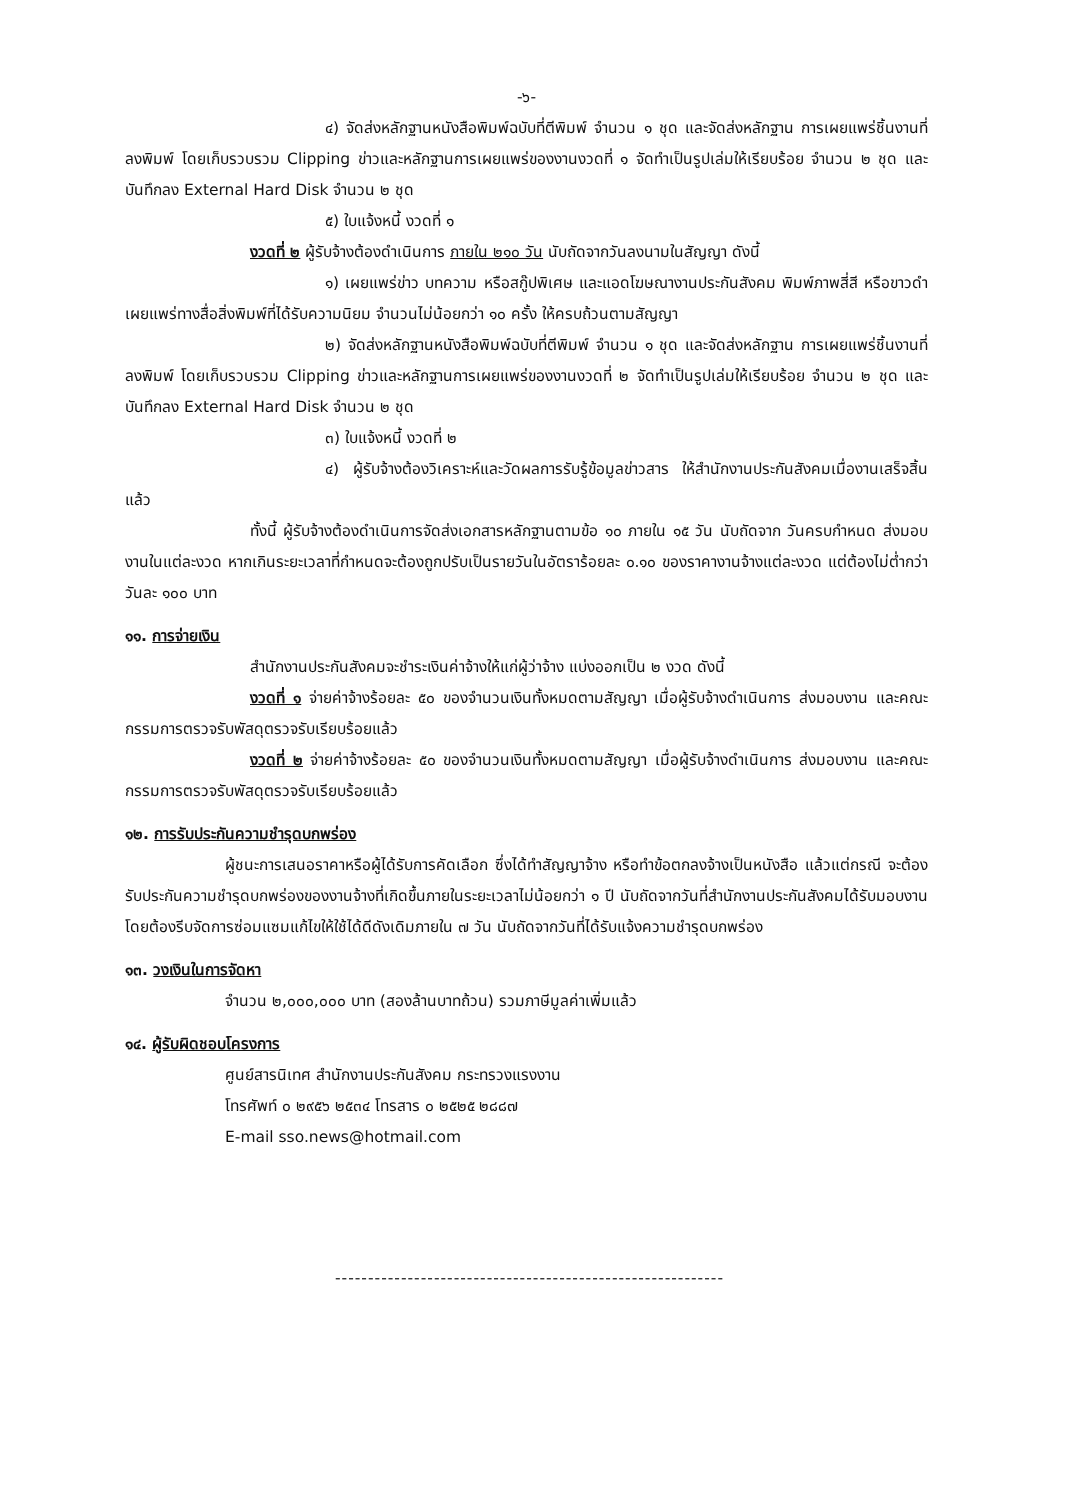-๖-
๔) จัดส่งหลักฐานหนังสือพิมพ์ฉบับที่ตีพิมพ์ จำนวน ๑ ชุด และจัดส่งหลักฐาน การเผยแพร่ชิ้นงานที่ลงพิมพ์ โดยเก็บรวบรวม Clipping ข่าวและหลักฐานการเผยแพร่ของงานงวดที่ ๑ จัดทำเป็นรูปเล่มให้เรียบร้อย จำนวน ๒ ชุด และบันทึกลง External Hard Disk จำนวน ๒ ชุด
๕) ใบแจ้งหนี้ งวดที่ ๑
งวดที่ ๒ ผู้รับจ้างต้องดำเนินการ ภายใน ๒๑๐ วัน นับถัดจากวันลงนามในสัญญา ดังนี้
๑) เผยแพร่ข่าว บทความ หรือสกู๊ปพิเศษ และแอดโฆษณางานประกันสังคม พิมพ์ภาพสี่สี หรือขาวดำ เผยแพร่ทางสื่อสิ่งพิมพ์ที่ได้รับความนิยม จำนวนไม่น้อยกว่า ๑๐ ครั้ง ให้ครบถ้วนตามสัญญา
๒) จัดส่งหลักฐานหนังสือพิมพ์ฉบับที่ตีพิมพ์ จำนวน ๑ ชุด และจัดส่งหลักฐาน การเผยแพร่ชิ้นงานที่ลงพิมพ์ โดยเก็บรวบรวม Clipping ข่าวและหลักฐานการเผยแพร่ของงานงวดที่ ๒ จัดทำเป็นรูปเล่มให้เรียบร้อย จำนวน ๒ ชุด และบันทึกลง External Hard Disk จำนวน ๒ ชุด
๓) ใบแจ้งหนี้ งวดที่ ๒
๔) ผู้รับจ้างต้องวิเคราะห์และวัดผลการรับรู้ข้อมูลข่าวสาร ให้สำนักงานประกันสังคมเมื่องานเสร็จสิ้นแล้ว
ทั้งนี้ ผู้รับจ้างต้องดำเนินการจัดส่งเอกสารหลักฐานตามข้อ ๑๐ ภายใน ๑๕ วัน นับถัดจาก วันครบกำหนด ส่งมอบงานในแต่ละงวด หากเกินระยะเวลาที่กำหนดจะต้องถูกปรับเป็นรายวันในอัตราร้อยละ ๐.๑๐ ของราคางานจ้างแต่ละงวด แต่ต้องไม่ต่ำกว่าวันละ ๑๐๐ บาท
๑๑. การจ่ายเงิน
สำนักงานประกันสังคมจะชำระเงินค่าจ้างให้แก่ผู้ว่าจ้าง แบ่งออกเป็น ๒ งวด ดังนี้
งวดที่ ๑ จ่ายค่าจ้างร้อยละ ๕๐ ของจำนวนเงินทั้งหมดตามสัญญา เมื่อผู้รับจ้างดำเนินการ ส่งมอบงาน และคณะกรรมการตรวจรับพัสดุตรวจรับเรียบร้อยแล้ว
งวดที่ ๒ จ่ายค่าจ้างร้อยละ ๕๐ ของจำนวนเงินทั้งหมดตามสัญญา เมื่อผู้รับจ้างดำเนินการ ส่งมอบงาน และคณะกรรมการตรวจรับพัสดุตรวจรับเรียบร้อยแล้ว
๑๒. การรับประกันความชำรุดบกพร่อง
ผู้ชนะการเสนอราคาหรือผู้ได้รับการคัดเลือก ซึ่งได้ทำสัญญาจ้าง หรือทำข้อตกลงจ้างเป็นหนังสือ แล้วแต่กรณี จะต้องรับประกันความชำรุดบกพร่องของงานจ้างที่เกิดขึ้นภายในระยะเวลาไม่น้อยกว่า ๑ ปี นับถัดจากวันที่สำนักงานประกันสังคมได้รับมอบงาน โดยต้องรีบจัดการซ่อมแซมแก้ไขให้ใช้ได้ดีดังเดิมภายใน ๗ วัน นับถัดจากวันที่ได้รับแจ้งความชำรุดบกพร่อง
๑๓. วงเงินในการจัดหา
จำนวน ๒,๐๐๐,๐๐๐ บาท (สองล้านบาทถ้วน) รวมภาษีมูลค่าเพิ่มแล้ว
๑๔. ผู้รับผิดชอบโครงการ
ศูนย์สารนิเทศ สำนักงานประกันสังคม กระทรวงแรงงาน
โทรศัพท์ ๐ ๒๙๕๖ ๒๕๓๔ โทรสาร ๐ ๒๕๒๕ ๒๘๘๗
E-mail sso.news@hotmail.com
-----------------------------------------------------------